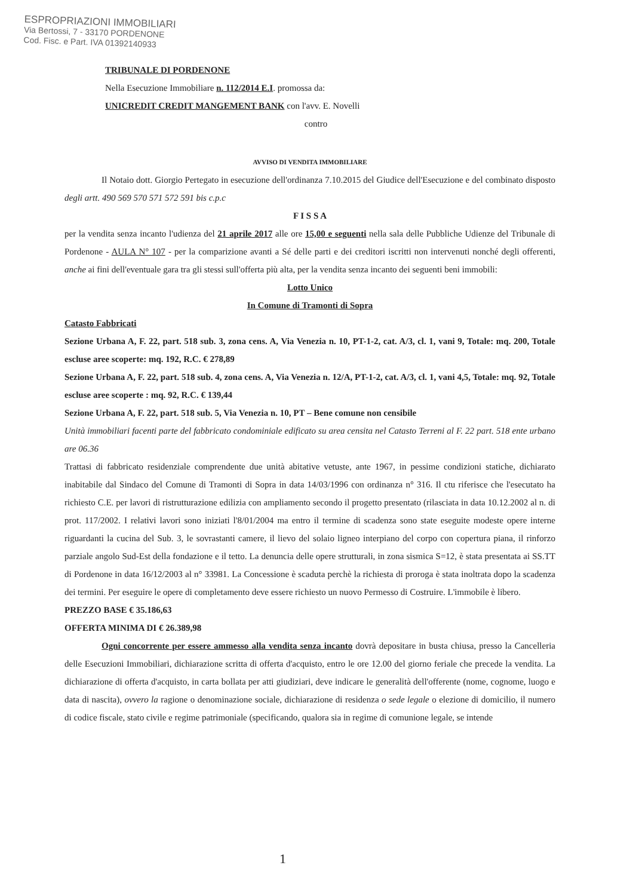ESPROPRIAZIONI IMMOBILIARI
Via Bertossi, 7 - 33170 PORDENONE
Cod. Fisc. e Part. IVA 01392140933
TRIBUNALE DI PORDENONE
Nella Esecuzione Immobiliare n. 112/2014 E.I. promossa da:
UNICREDIT CREDIT MANGEMENT BANK con l'avv. E. Novelli
contro
AVVISO DI VENDITA IMMOBILIARE
Il Notaio dott. Giorgio Pertegato in esecuzione dell'ordinanza 7.10.2015 del Giudice dell'Esecuzione e del combinato disposto degli artt. 490 569 570 571 572 591 bis c.p.c
F I S S A
per la vendita senza incanto l'udienza del 21 aprile 2017 alle ore 15,00 e seguenti nella sala delle Pubbliche Udienze del Tribunale di Pordenone - AULA N° 107 - per la comparizione avanti a Sé delle parti e dei creditori iscritti non intervenuti nonché degli offerenti, anche ai fini dell'eventuale gara tra gli stessi sull'offerta più alta, per la vendita senza incanto dei seguenti beni immobili:
Lotto Unico
In Comune di Tramonti di Sopra
Catasto Fabbricati
Sezione Urbana A, F. 22, part. 518 sub. 3, zona cens. A, Via Venezia n. 10, PT-1-2, cat. A/3, cl. 1, vani 9, Totale: mq. 200, Totale escluse aree scoperte: mq. 192, R.C. € 278,89
Sezione Urbana A, F. 22, part. 518 sub. 4, zona cens. A, Via Venezia n. 12/A, PT-1-2, cat. A/3, cl. 1, vani 4,5, Totale: mq. 92, Totale escluse aree scoperte : mq. 92, R.C. € 139,44
Sezione Urbana A, F. 22, part. 518 sub. 5, Via Venezia n. 10, PT – Bene comune non censibile
Unità immobiliari facenti parte del fabbricato condominiale edificato su area censita nel Catasto Terreni al F. 22 part. 518 ente urbano are 06.36
Trattasi di fabbricato residenziale comprendente due unità abitative vetuste, ante 1967, in pessime condizioni statiche, dichiarato inabitabile dal Sindaco del Comune di Tramonti di Sopra in data 14/03/1996 con ordinanza n° 316. Il ctu riferisce che l'esecutato ha richiesto C.E. per lavori di ristrutturazione edilizia con ampliamento secondo il progetto presentato (rilasciata in data 10.12.2002 al n. di prot. 117/2002. I relativi lavori sono iniziati l'8/01/2004 ma entro il termine di scadenza sono state eseguite modeste opere interne riguardanti la cucina del Sub. 3, le sovrastanti camere, il lievo del solaio ligneo interpiano del corpo con copertura piana, il rinforzo parziale angolo Sud-Est della fondazione e il tetto. La denuncia delle opere strutturali, in zona sismica S=12, è stata presentata ai SS.TT di Pordenone in data 16/12/2003 al n° 33981. La Concessione è scaduta perchè la richiesta di proroga è stata inoltrata dopo la scadenza dei termini. Per eseguire le opere di completamento deve essere richiesto un nuovo Permesso di Costruire. L'immobile è libero.
PREZZO BASE € 35.186,63
OFFERTA MINIMA DI € 26.389,98
Ogni concorrente per essere ammesso alla vendita senza incanto dovrà depositare in busta chiusa, presso la Cancelleria delle Esecuzioni Immobiliari, dichiarazione scritta di offerta d'acquisto, entro le ore 12.00 del giorno feriale che precede la vendita. La dichiarazione di offerta d'acquisto, in carta bollata per atti giudiziari, deve indicare le generalità dell'offerente (nome, cognome, luogo e data di nascita), ovvero la ragione o denominazione sociale, dichiarazione di residenza o sede legale o elezione di domicilio, il numero di codice fiscale, stato civile e regime patrimoniale (specificando, qualora sia in regime di comunione legale, se intende
1